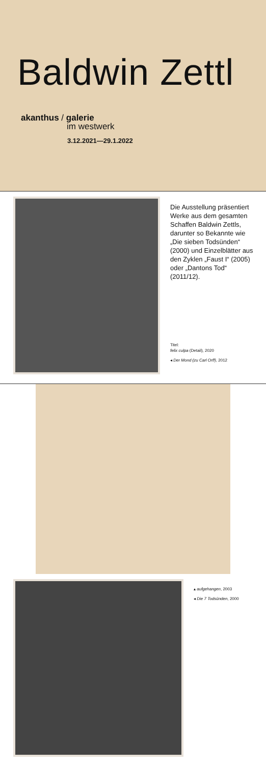Baldwin Zettl
akanthus / galerie
im westwerk
3.12.2021—29.1.2022
Die Ausstellung präsentiert Werke aus dem gesamten Schaffen Baldwin Zettls, darunter so Bekannte wie „Die sieben Tod­sünden“ (2000) und Einzel­blätter aus den Zyklen „Faust I“ (2005) oder „Dantons Tod“ (2011/12).
Titel:
felix culpa (Detail), 2020
◂ Der Mond (zu Carl Orff), 2012
▴ aufgehangen, 2003
◂ Die 7 Todsünden, 2000